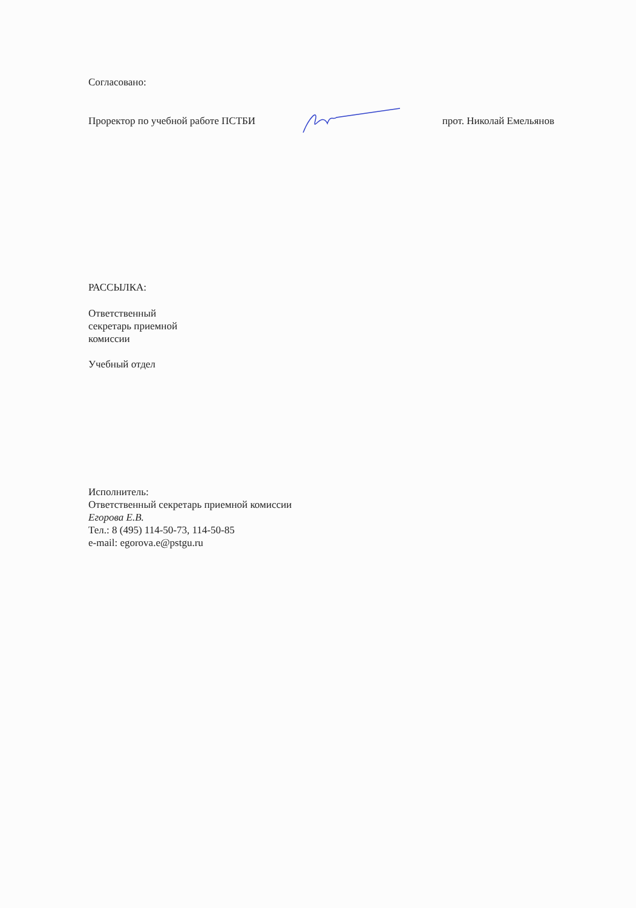Согласовано:
Проректор по учебной работе ПСТБИ прот. Николай Емельянов
РАССЫЛКА:
Ответственный
секретарь приемной
комиссии
Учебный отдел
Исполнитель:
Ответственный секретарь приемной комиссии
Егорова Е.В.
Тел.: 8 (495) 114-50-73, 114-50-85
e-mail: egorova.e@pstgu.ru